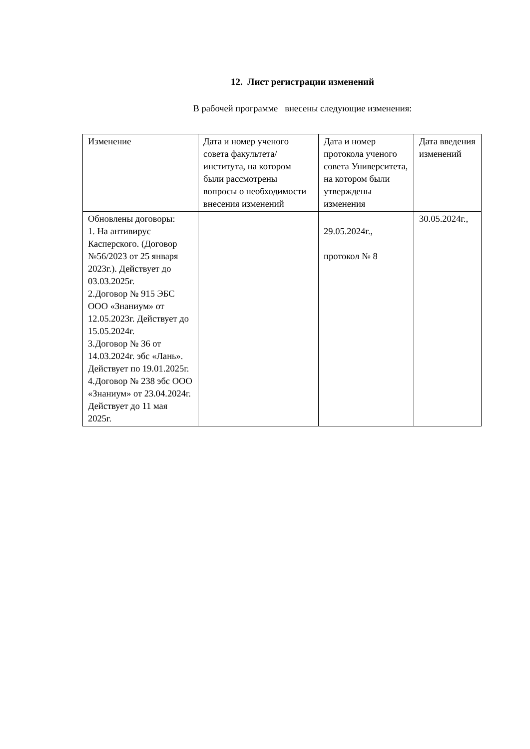12. Лист регистрации изменений
В рабочей программе внесены следующие изменения:
| Изменение | Дата и номер ученого совета факультета/института, на котором были рассмотрены вопросы о необходимости внесения изменений | Дата и номер протокола ученого совета Университета, на котором были утверждены изменения | Дата введения изменений |
| Обновлены договоры: 1. На антивирус Касперского. (Договор №56/2023 от 25 января 2023г.). Действует до 03.03.2025г. 2.Договор № 915 ЭБС ООО «Знаниум» от 12.05.2023г. Действует до 15.05.2024г. 3.Договор № 36 от 14.03.2024г. эбс «Лань». Действует по 19.01.2025г. 4.Договор № 238 эбс ООО «Знаниум» от 23.04.2024г. Действует до 11 мая 2025г. | | 29.05.2024г., протокол № 8 | 30.05.2024г., |